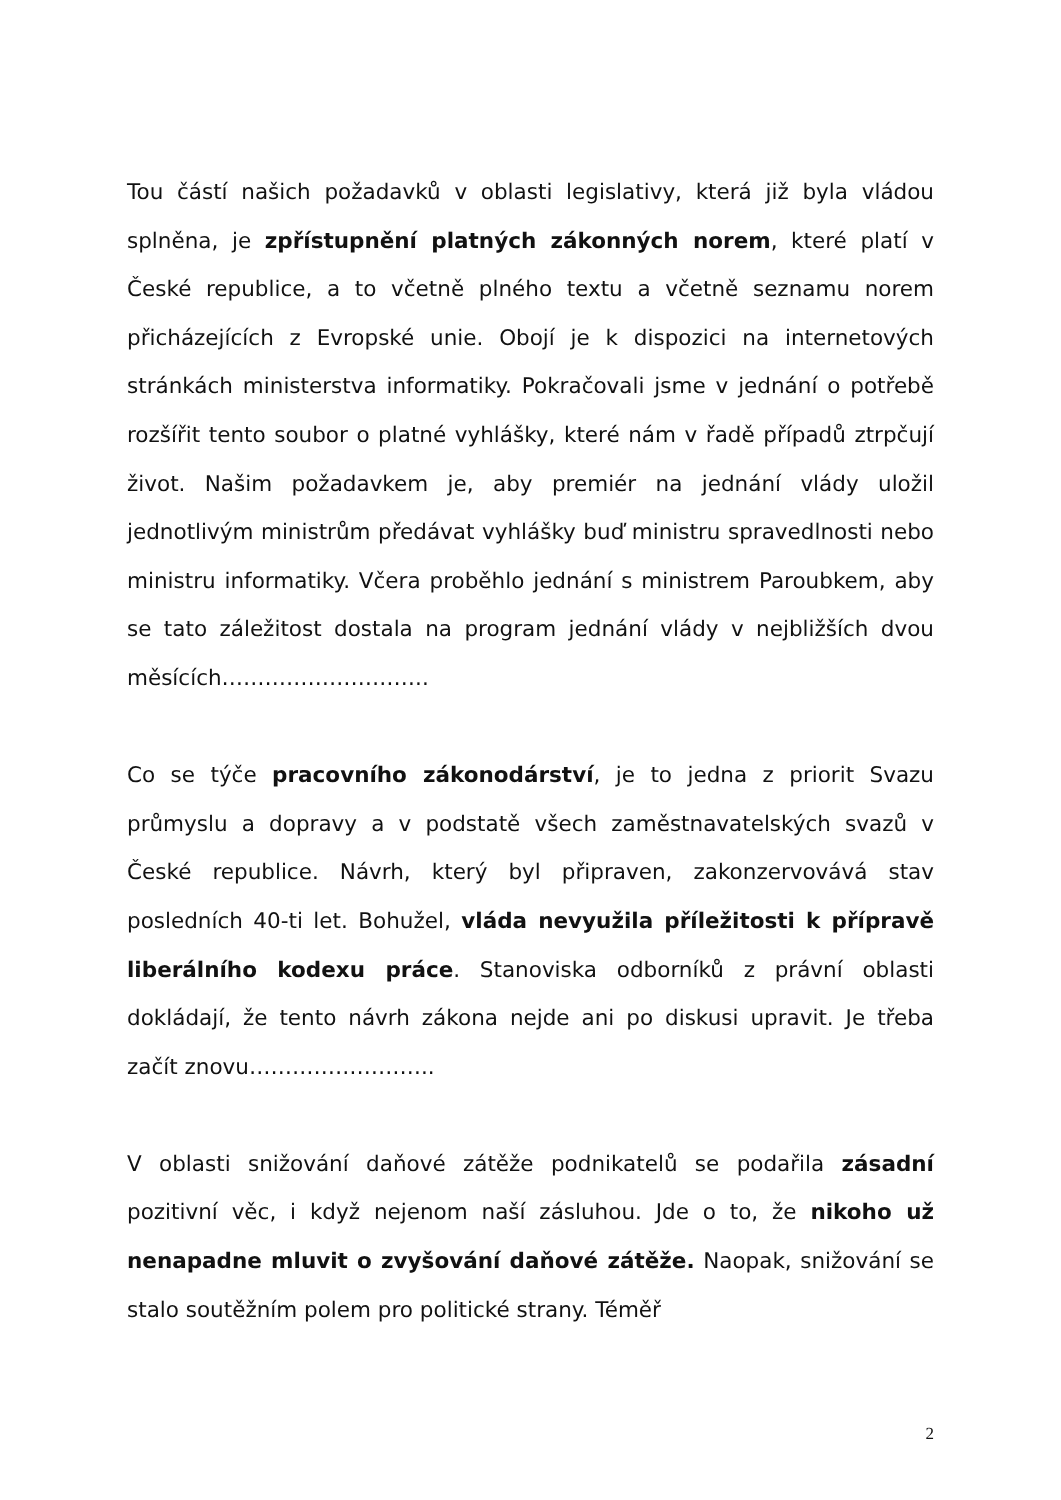Tou částí našich požadavků v oblasti legislativy, která již byla vládou splněna, je zpřístupnění platných zákonných norem, které platí v České republice, a to včetně plného textu a včetně seznamu norem přicházejících z Evropské unie. Obojí je k dispozici na internetových stránkách ministerstva informatiky. Pokračovali jsme v jednání o potřebě rozšířit tento soubor o platné vyhlášky, které nám v řadě případů ztrpčují život. Našim požadavkem je, aby premiér na jednání vlády uložil jednotlivým ministrům předávat vyhlášky buď ministru spravedlnosti nebo ministru informatiky. Včera proběhlo jednání s ministrem Paroubkem, aby se tato záležitost dostala na program jednání vlády v nejbližších dvou měsících………………………..
Co se týče pracovního zákonodárství, je to jedna z priorit Svazu průmyslu a dopravy a v podstatě všech zaměstnavatelských svazů v České republice. Návrh, který byl připraven, zakonzervovává stav posledních 40-ti let. Bohužel, vláda nevyužila příležitosti k přípravě liberálního kodexu práce. Stanoviska odborníků z právní oblasti dokládají, že tento návrh zákona nejde ani po diskusi upravit. Je třeba začít znovu……………………..
V oblasti snižování daňové zátěže podnikatelů se podařila zásadní pozitivní věc, i když nejenom naší zásluhou. Jde o to, že nikoho už nenapadne mluvit o zvyšování daňové zátěže. Naopak, snižování se stalo soutěžním polem pro politické strany. Téměř
2